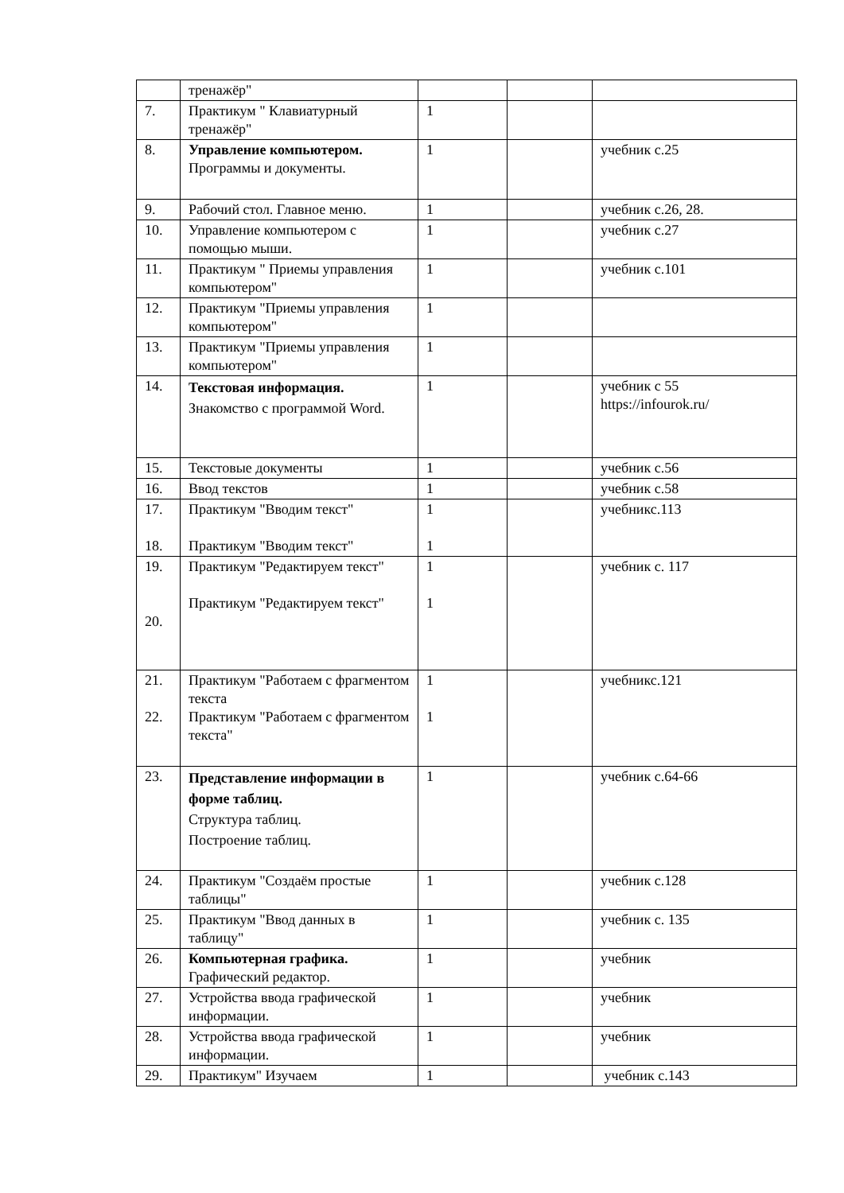| | тренажёр" | | | |
| 7. | Практикум " Клавиатурный тренажёр" | 1 | | |
| 8. | Управление компьютером. Программы и документы. | 1 | | учебник с.25 |
| 9. | Рабочий стол. Главное меню. | 1 | | учебник с.26, 28. |
| 10. | Управление компьютером с помощью мыши. | 1 | | учебник с.27 |
| 11. | Практикум " Приемы управления компьютером" | 1 | | учебник с.101 |
| 12. | Практикум "Приемы управления компьютером" | 1 | | |
| 13. | Практикум "Приемы управления компьютером" | 1 | | |
| 14. | Текстовая информация. Знакомство с программой Word. | 1 | | учебник с 55 https://infourok.ru/ |
| 15. | Текстовые документы | 1 | | учебник с.56 |
| 16. | Ввод текстов | 1 | | учебник с.58 |
| 17. 18. | Практикум "Вводим текст" Практикум "Вводим текст" | 1 1 | | учебникс.113 |
| 19. 20. | Практикум "Редактируем текст" Практикум "Редактируем текст" | 1 1 | | учебник с. 117 |
| 21. 22. | Практикум "Работаем с фрагментом текста Практикум "Работаем с фрагментом текста" | 1 1 | | учебникс.121 |
| 23. | Представление информации в форме таблиц. Структура таблиц. Построение таблиц. | 1 | | учебник с.64-66 |
| 24. | Практикум "Создаём простые таблицы" | 1 | | учебник с.128 |
| 25. | Практикум "Ввод данных в таблицу" | 1 | | учебник с. 135 |
| 26. | Компьютерная графика. Графический редактор. | 1 | | учебник |
| 27. | Устройства ввода графической информации. | 1 | | учебник |
| 28. | Устройства ввода графической информации. | 1 | | учебник |
| 29. | Практикум" Изучаем | 1 | | учебник с.143 |